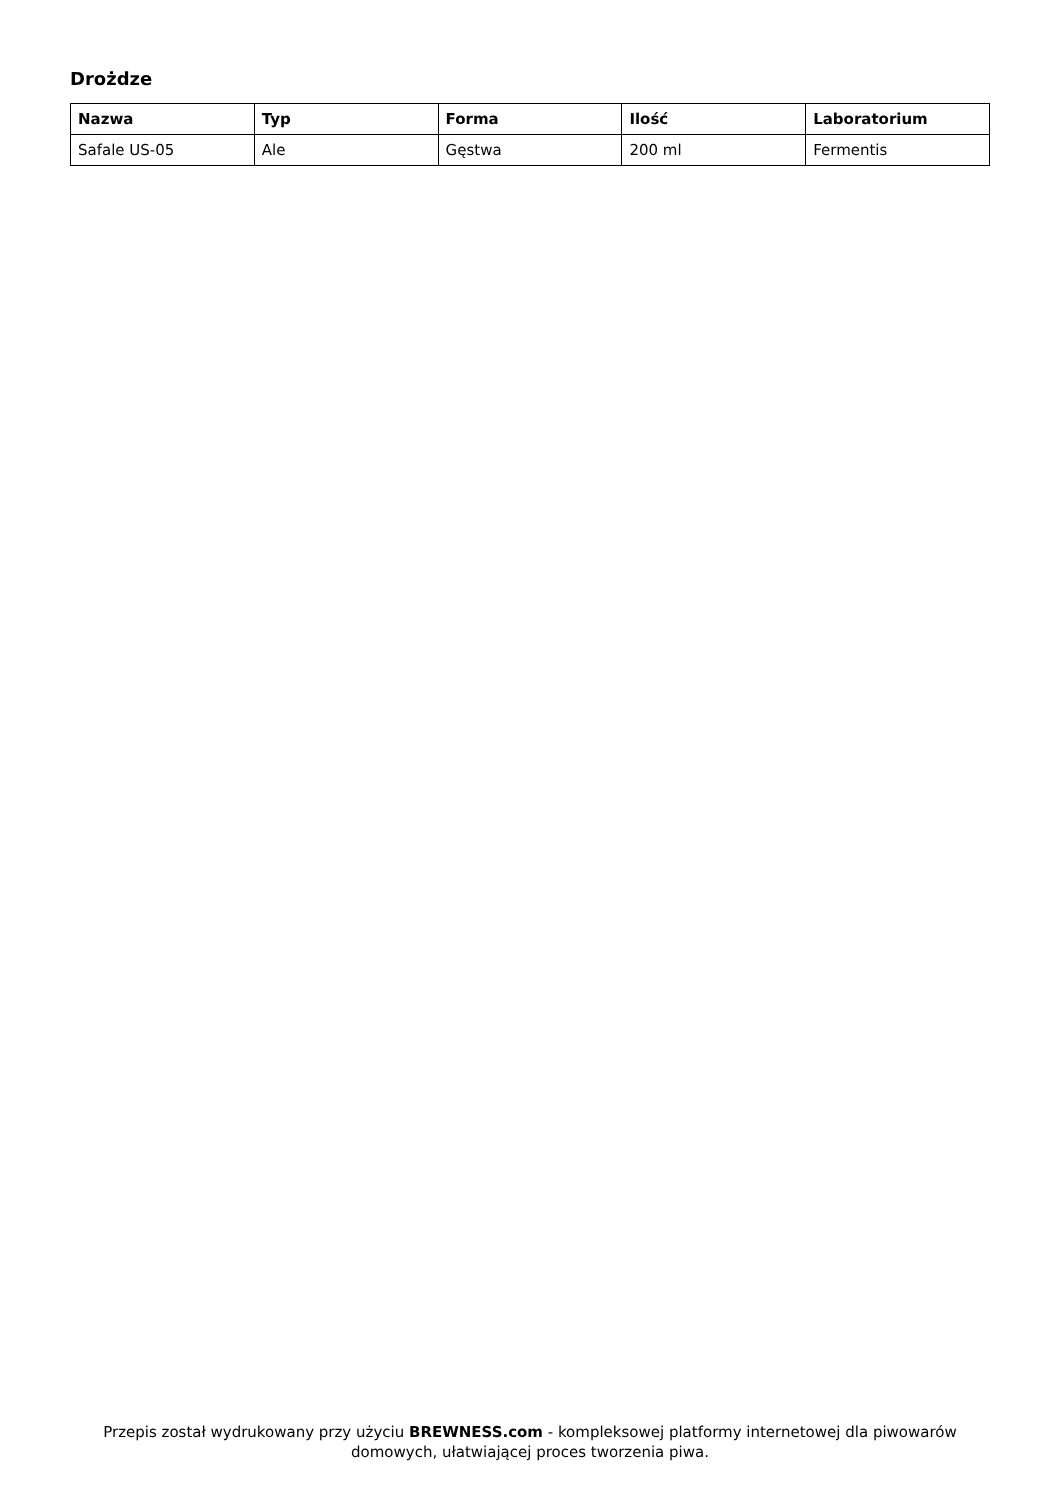Drożdze
| Nazwa | Typ | Forma | Ilość | Laboratorium |
| --- | --- | --- | --- | --- |
| Safale US-05 | Ale | Gęstwa | 200 ml | Fermentis |
Przepis został wydrukowany przy użyciu BREWNESS.com - kompleksowej platformy internetowej dla piwowarów domowych, ułatwiającej proces tworzenia piwa.